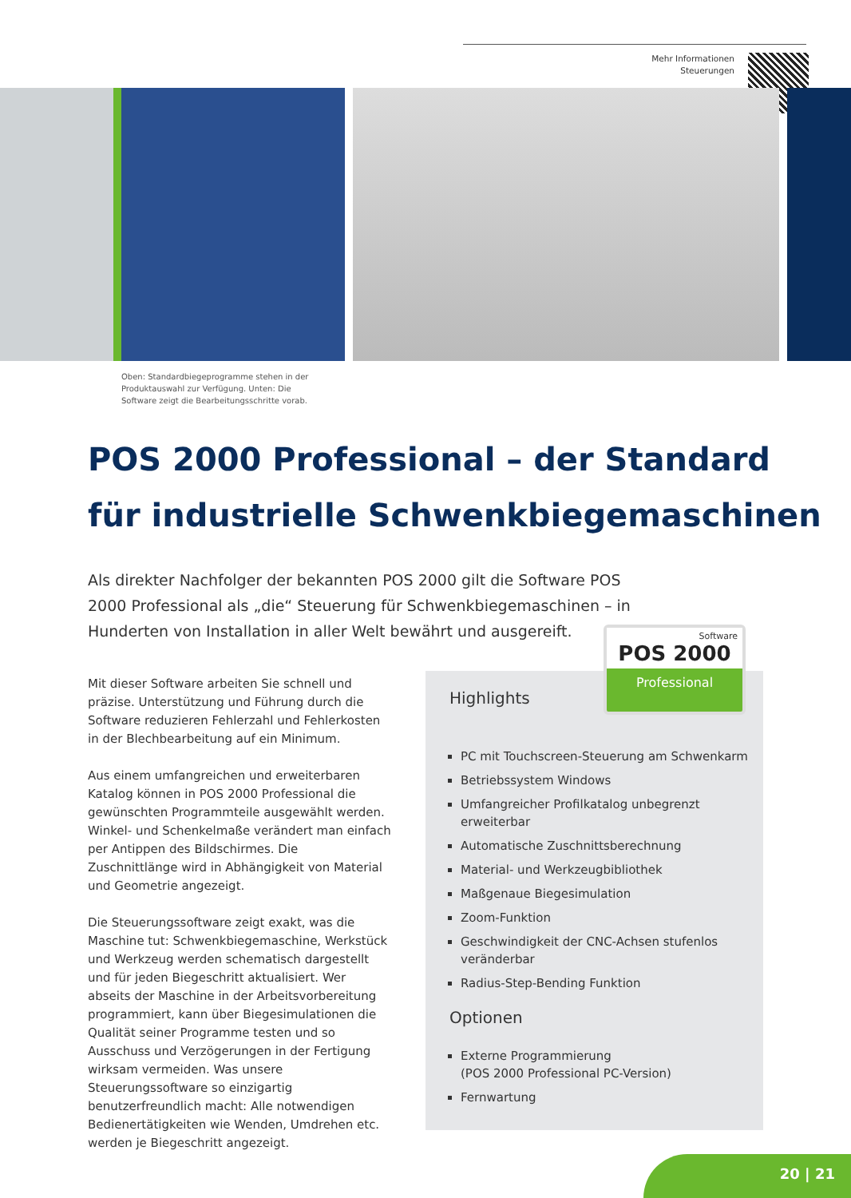Mehr Informationen
Steuerungen
Oben: Standardbiegeprogramme stehen in der Produktauswahl zur Verfügung. Unten: Die Software zeigt die Bearbeitungsschritte vorab.
POS 2000 Professional – der Standard
für industrielle Schwenkbiegemaschinen
Als direkter Nachfolger der bekannten POS 2000 gilt die Software POS 2000 Professional als „die“ Steuerung für Schwenkbiegemaschinen – in Hunderten von Installation in aller Welt bewährt und ausgereift.
Mit dieser Software arbeiten Sie schnell und präzise. Unterstützung und Führung durch die Software reduzieren Fehlerzahl und Fehlerkosten in der Blechbearbeitung auf ein Minimum.
Aus einem umfangreichen und erweiterbaren Katalog können in POS 2000 Professional die gewünschten Programmteile ausgewählt werden. Winkel- und Schenkelmaße verändert man einfach per Antippen des Bildschirmes. Die Zuschnittlänge wird in Abhängigkeit von Material und Geometrie angezeigt.
Die Steuerungssoftware zeigt exakt, was die Maschine tut: Schwenkbiegemaschine, Werkstück und Werkzeug werden schematisch dargestellt und für jeden Biegeschritt aktualisiert. Wer abseits der Maschine in der Arbeitsvorbereitung programmiert, kann über Biegesimulationen die Qualität seiner Programme testen und so Ausschuss und Verzögerungen in der Fertigung wirksam vermeiden. Was unsere Steuerungssoftware so einzigartig benutzerfreundlich macht: Alle notwendigen Bedienertätigkeiten wie Wenden, Umdrehen etc. werden je Biegeschritt angezeigt.
Highlights
PC mit Touchscreen-Steuerung am Schwenkarm
Betriebssystem Windows
Umfangreicher Profilkatalog unbegrenzt erweiterbar
Automatische Zuschnittsberechnung
Material- und Werkzeugbibliothek
Maßgenaue Biegesimulation
Zoom-Funktion
Geschwindigkeit der CNC-Achsen stufenlos veränderbar
Radius-Step-Bending Funktion
Optionen
Externe Programmierung
(POS 2000 Professional PC-Version)
Fernwartung
Software
POS 2000
Professional
20 | 21